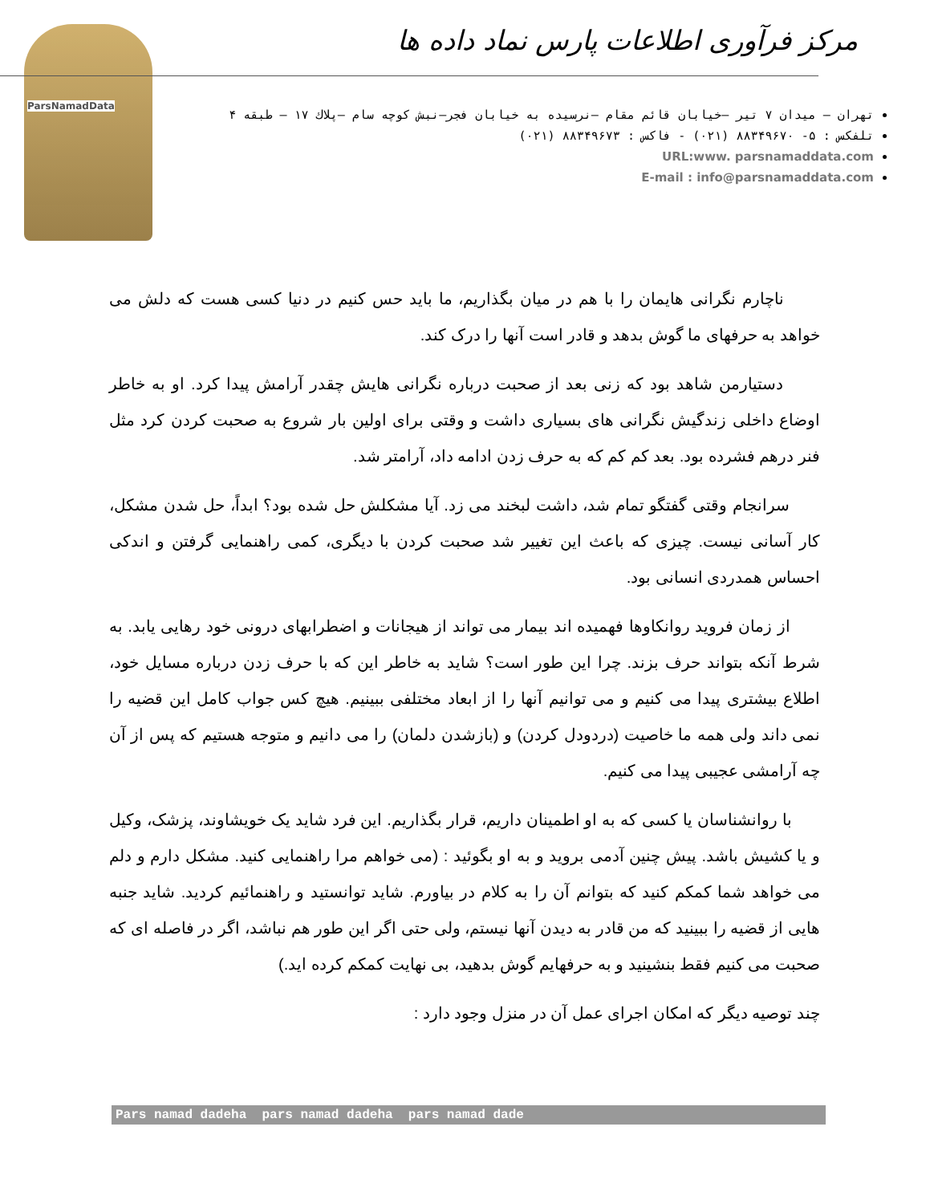ParsNamadData
مرکز فرآوری اطلاعات پارس نماد داده ها
تهران – میدان ۷ تیر –خیابان قائم مقام –نرسیده به خیابان فجر–نبش کوچه سام –پلاك ۱۷ – طبقه ۴
تلفکس : ۵- ۸۸۳۴۹۶۷۰ (۰۲۱) - فاکس : ۸۸۳۴۹۶۷۳ (۰۲۱)
URL:www. parsnamaddata.com
E-mail : info@parsnamaddata.com
ناچارم نگرانی هایمان را با هم در میان بگذاریم، ما باید حس کنیم در دنیا کسی هست که دلش می خواهد به حرفهای ما گوش بدهد و قادر است آنها را درک کند.
دستیارمن شاهد بود که زنی بعد از صحبت درباره نگرانی هایش چقدر آرامش پیدا کرد. او به خاطر اوضاع داخلی زندگیش نگرانی های بسیاری داشت و وقتی برای اولین بار شروع به صحبت کردن کرد مثل فنر درهم فشرده بود. بعد کم کم که به حرف زدن ادامه داد، آرامتر شد.
سرانجام وقتی گفتگو تمام شد، داشت لبخند می زد. آیا مشکلش حل شده بود؟ ابداً، حل شدن مشکل، کار آسانی نیست. چیزی که باعث این تغییر شد صحبت کردن با دیگری، کمی راهنمایی گرفتن و اندکی احساس همدردی انسانی بود.
از زمان فروید روانکاوها فهمیده اند بیمار می تواند از هیجانات و اضطرابهای درونی خود رهایی یابد. به شرط آنکه بتواند حرف بزند. چرا این طور است؟ شاید به خاطر این که با حرف زدن درباره مسایل خود، اطلاع بیشتری پیدا می کنیم و می توانیم آنها را از ابعاد مختلفی ببینیم. هیچ کس جواب کامل این قضیه را نمی داند ولی همه ما خاصیت (دردودل کردن) و (بازشدن دلمان) را می دانیم و متوجه هستیم که پس از آن چه آرامشی عجیبی پیدا می کنیم.
با روانشناسان یا کسی که به او اطمینان داریم، قرار بگذاریم. این فرد شاید یک خویشاوند، پزشک، وکیل و یا کشیش باشد. پیش چنین آدمی بروید و به او بگوئید : (می خواهم مرا راهنمایی کنید. مشکل دارم و دلم می خواهد شما کمکم کنید که بتوانم آن را به کلام در بیاورم. شاید توانستید و راهنمائیم کردید. شاید جنبه هایی از قضیه را ببینید که من قادر به دیدن آنها نیستم، ولی حتی اگر این طور هم نباشد، اگر در فاصله ای که صحبت می کنیم فقط بنشینید و به حرفهایم گوش بدهید، بی نهایت کمکم کرده اید.)
چند توصیه دیگر که امکان اجرای عمل آن در منزل وجود دارد :
Pars namad dadeha pars namad dadeha pars namad dade